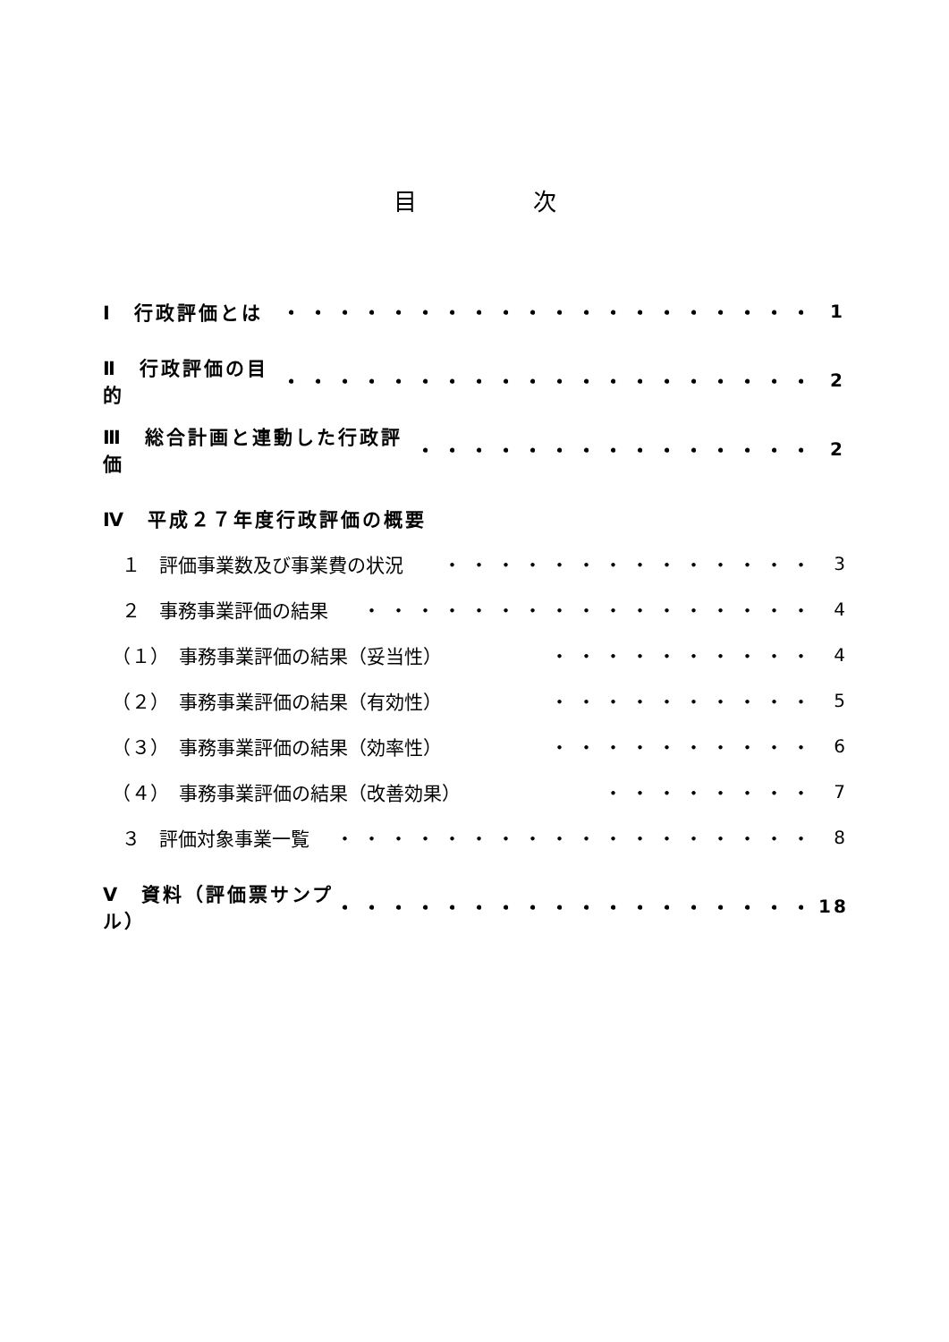目　　　　　次
Ⅰ　行政評価とは ・・・・・・・・・・・・・・・・・・・・ 1
Ⅱ　行政評価の目的 ・・・・・・・・・・・・・・・・・・・・ 2
Ⅲ　総合計画と連動した行政評価 ・・・・・・・・・・・・・・・ 2
Ⅳ　平成２７年度行政評価の概要
　１　評価事業数及び事業費の状況 ・・・・・・・・・・・・・・ 3
　２　事務事業評価の結果 ・・・・・・・・・・・・・・・・・ 4
　（１）　事務事業評価の結果（妥当性） ・・・・・・・・・・ 4
　（２）　事務事業評価の結果（有効性） ・・・・・・・・・・ 5
　（３）　事務事業評価の結果（効率性） ・・・・・・・・・・ 6
　（４）　事務事業評価の結果（改善効果） ・・・・・・・・ 7
　３　評価対象事業一覧 ・・・・・・・・・・・・・・・・・・ 8
Ⅴ　資料（評価票サンプル） ・・・・・・・・・・・・・・・・・・ 18